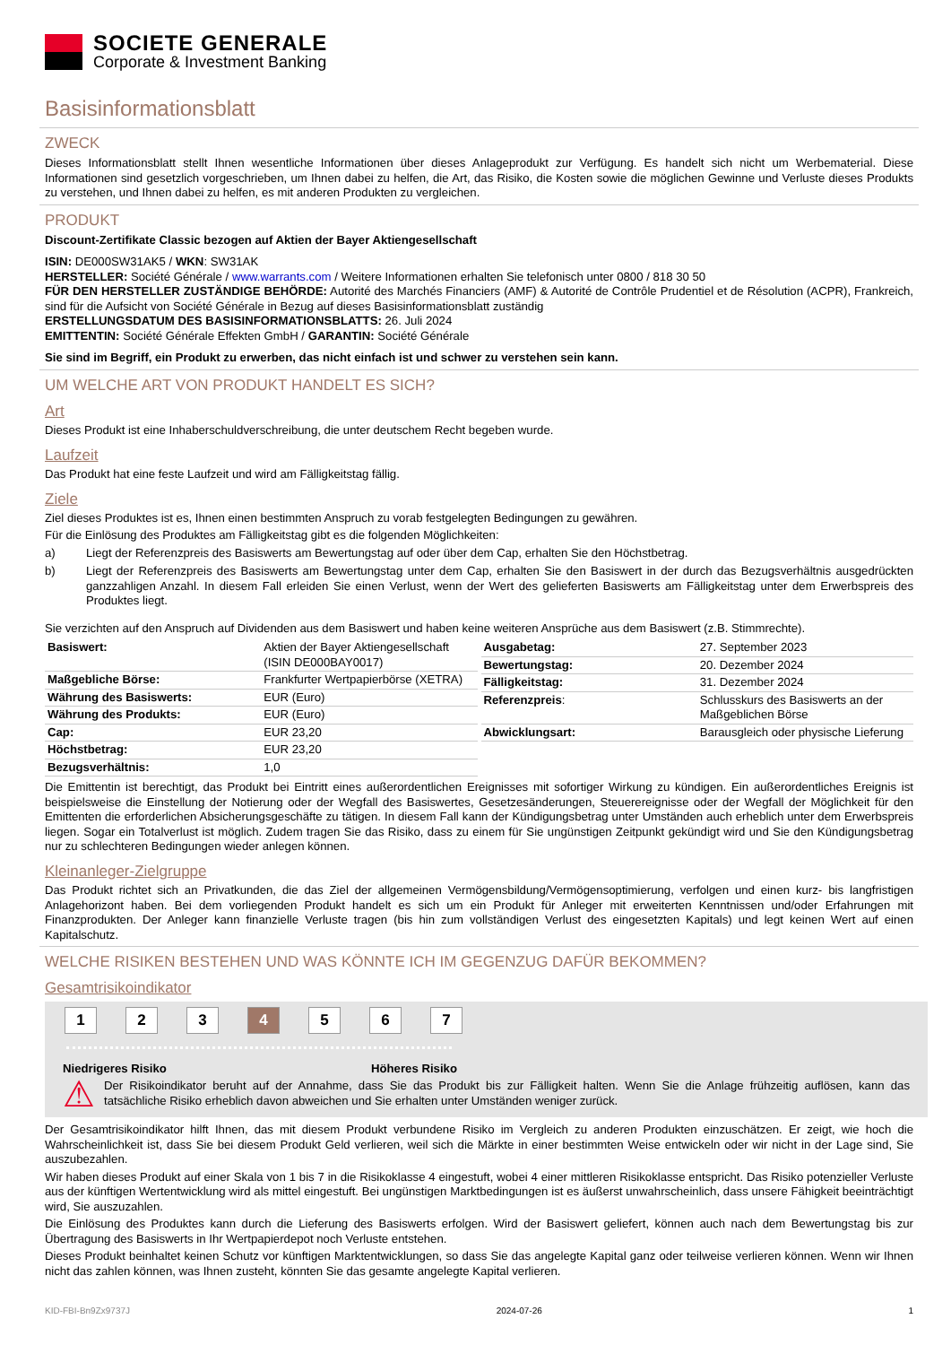SOCIETE GENERALE
Corporate & Investment Banking
Basisinformationsblatt
ZWECK
Dieses Informationsblatt stellt Ihnen wesentliche Informationen über dieses Anlageprodukt zur Verfügung. Es handelt sich nicht um Werbematerial. Diese Informationen sind gesetzlich vorgeschrieben, um Ihnen dabei zu helfen, die Art, das Risiko, die Kosten sowie die möglichen Gewinne und Verluste dieses Produkts zu verstehen, und Ihnen dabei zu helfen, es mit anderen Produkten zu vergleichen.
PRODUKT
Discount-Zertifikate Classic bezogen auf Aktien der Bayer Aktiengesellschaft
ISIN: DE000SW31AK5 / WKN: SW31AK
HERSTELLER: Société Générale / www.warrants.com / Weitere Informationen erhalten Sie telefonisch unter 0800 / 818 30 50
FÜR DEN HERSTELLER ZUSTÄNDIGE BEHÖRDE: Autorité des Marchés Financiers (AMF) & Autorité de Contrôle Prudentiel et de Résolution (ACPR), Frankreich, sind für die Aufsicht von Société Générale in Bezug auf dieses Basisinformationsblatt zuständig
ERSTELLUNGSDATUM DES BASISINFORMATIONSBLATTS: 26. Juli 2024
EMITTENTIN: Société Générale Effekten GmbH / GARANTIN: Société Générale
Sie sind im Begriff, ein Produkt zu erwerben, das nicht einfach ist und schwer zu verstehen sein kann.
UM WELCHE ART VON PRODUKT HANDELT ES SICH?
Art
Dieses Produkt ist eine Inhaberschuldverschreibung, die unter deutschem Recht begeben wurde.
Laufzeit
Das Produkt hat eine feste Laufzeit und wird am Fälligkeitstag fällig.
Ziele
Ziel dieses Produktes ist es, Ihnen einen bestimmten Anspruch zu vorab festgelegten Bedingungen zu gewähren.
Für die Einlösung des Produktes am Fälligkeitstag gibt es die folgenden Möglichkeiten:
a) Liegt der Referenzpreis des Basiswerts am Bewertungstag auf oder über dem Cap, erhalten Sie den Höchstbetrag.
b) Liegt der Referenzpreis des Basiswerts am Bewertungstag unter dem Cap, erhalten Sie den Basiswert in der durch das Bezugsverhältnis ausgedrückten ganzzahligen Anzahl. In diesem Fall erleiden Sie einen Verlust, wenn der Wert des gelieferten Basiswerts am Fälligkeitstag unter dem Erwerbspreis des Produktes liegt.
Sie verzichten auf den Anspruch auf Dividenden aus dem Basiswert und haben keine weiteren Ansprüche aus dem Basiswert (z.B. Stimmrechte).
| Basiswert: | Aktien der Bayer Aktiengesellschaft (ISIN DE000BAY0017) |
| Maßgebliche Börse: | Frankfurter Wertpapierbörse (XETRA) |
| Währung des Basiswerts: | EUR (Euro) |
| Währung des Produkts: | EUR (Euro) |
| Cap: | EUR 23,20 |
| Höchstbetrag: | EUR 23,20 |
| Bezugsverhältnis: | 1,0 |
| Ausgabetag: | 27. September 2023 |
| Bewertungstag: | 20. Dezember 2024 |
| Fälligkeitstag: | 31. Dezember 2024 |
| Referenzpreis : | Schlusskurs des Basiswerts an der Maßgeblichen Börse |
| Abwicklungsart: | Barausgleich oder physische Lieferung |
Die Emittentin ist berechtigt, das Produkt bei Eintritt eines außerordentlichen Ereignisses mit sofortiger Wirkung zu kündigen. Ein außerordentliches Ereignis ist beispielsweise die Einstellung der Notierung oder der Wegfall des Basiswertes, Gesetzesänderungen, Steuerereignisse oder der Wegfall der Möglichkeit für den Emittenten die erforderlichen Absicherungsgeschäfte zu tätigen. In diesem Fall kann der Kündigungsbetrag unter Umständen auch erheblich unter dem Erwerbspreis liegen. Sogar ein Totalverlust ist möglich. Zudem tragen Sie das Risiko, dass zu einem für Sie ungünstigen Zeitpunkt gekündigt wird und Sie den Kündigungsbetrag nur zu schlechteren Bedingungen wieder anlegen können.
Kleinanleger-Zielgruppe
Das Produkt richtet sich an Privatkunden, die das Ziel der allgemeinen Vermögensbildung/Vermögensoptimierung, verfolgen und einen kurz- bis langfristigen Anlagehorizont haben. Bei dem vorliegenden Produkt handelt es sich um ein Produkt für Anleger mit erweiterten Kenntnissen und/oder Erfahrungen mit Finanzprodukten. Der Anleger kann finanzielle Verluste tragen (bis hin zum vollständigen Verlust des eingesetzten Kapitals) und legt keinen Wert auf einen Kapitalschutz.
WELCHE RISIKEN BESTEHEN UND WAS KÖNNTE ICH IM GEGENZUG DAFÜR BEKOMMEN?
Gesamtrisikoindikator
1 2 3 4 5 6 7
Niedrigeres Risiko Höheres Risiko
⚠
Der Risikoindikator beruht auf der Annahme, dass Sie das Produkt bis zur Fälligkeit halten. Wenn Sie die Anlage frühzeitig auflösen, kann das tatsächliche Risiko erheblich davon abweichen und Sie erhalten unter Umständen weniger zurück.
Der Gesamtrisikoindikator hilft Ihnen, das mit diesem Produkt verbundene Risiko im Vergleich zu anderen Produkten einzuschätzen. Er zeigt, wie hoch die Wahrscheinlichkeit ist, dass Sie bei diesem Produkt Geld verlieren, weil sich die Märkte in einer bestimmten Weise entwickeln oder wir nicht in der Lage sind, Sie auszubezahlen.
Wir haben dieses Produkt auf einer Skala von 1 bis 7 in die Risikoklasse 4 eingestuft, wobei 4 einer mittleren Risikoklasse entspricht. Das Risiko potenzieller Verluste aus der künftigen Wertentwicklung wird als mittel eingestuft. Bei ungünstigen Marktbedingungen ist es äußerst unwahrscheinlich, dass unsere Fähigkeit beeinträchtigt wird, Sie auszuzahlen.
Die Einlösung des Produktes kann durch die Lieferung des Basiswerts erfolgen. Wird der Basiswert geliefert, können auch nach dem Bewertungstag bis zur Übertragung des Basiswerts in Ihr Wertpapierdepot noch Verluste entstehen.
Dieses Produkt beinhaltet keinen Schutz vor künftigen Marktentwicklungen, so dass Sie das angelegte Kapital ganz oder teilweise verlieren können. Wenn wir Ihnen nicht das zahlen können, was Ihnen zusteht, könnten Sie das gesamte angelegte Kapital verlieren.
KID-FBI-Bn9Zx9737J 2024-07-26 1